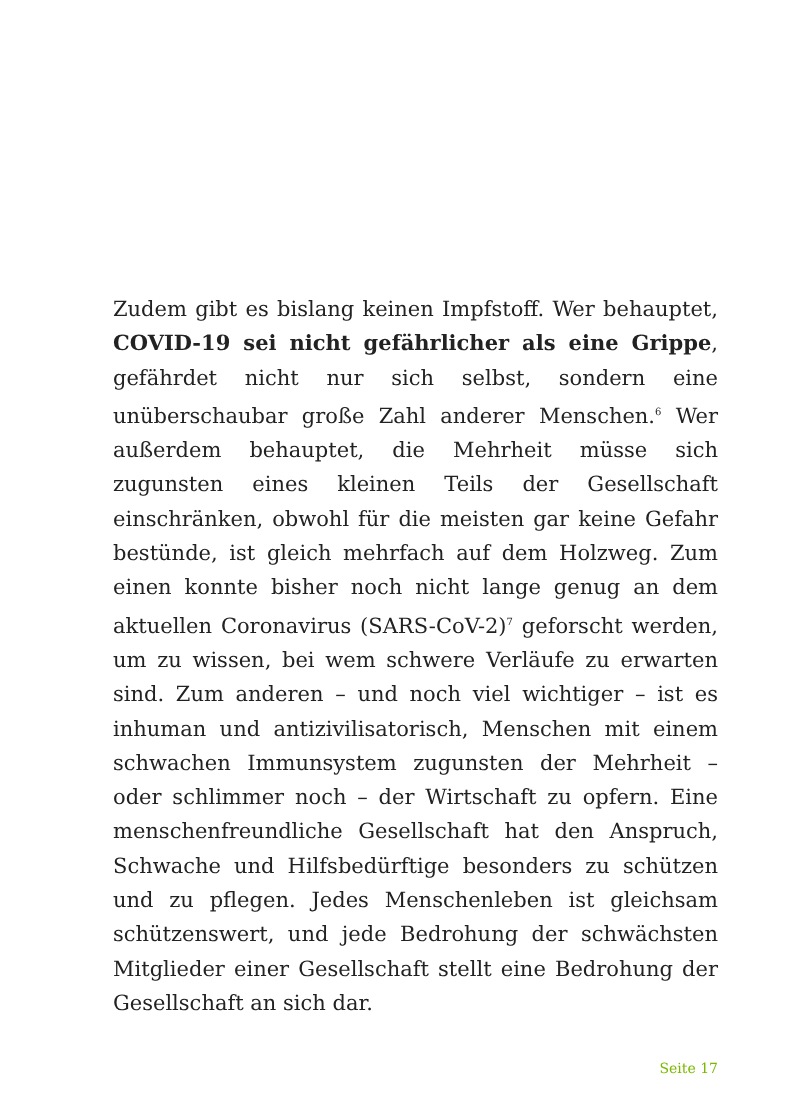Zudem gibt es bislang keinen Impfstoff. Wer behauptet, COVID-19 sei nicht gefährlicher als eine Grippe, gefährdet nicht nur sich selbst, sondern eine unüberschaubar große Zahl anderer Menschen.<sup>6</sup> Wer außerdem behauptet, die Mehrheit müsse sich zugunsten eines kleinen Teils der Gesellschaft einschränken, obwohl für die meisten gar keine Gefahr bestünde, ist gleich mehrfach auf dem Holzweg. Zum einen konnte bisher noch nicht lange genug an dem aktuellen Coronavirus (SARS-CoV-2)<sup>7</sup> geforscht werden, um zu wissen, bei wem schwere Verläufe zu erwarten sind. Zum anderen – und noch viel wichtiger – ist es inhuman und antizivilisatorisch, Menschen mit einem schwachen Immunsystem zugunsten der Mehrheit – oder schlimmer noch – der Wirtschaft zu opfern. Eine menschenfreundliche Gesellschaft hat den Anspruch, Schwache und Hilfsbedürftige besonders zu schützen und zu pflegen. Jedes Menschenleben ist gleichsam schützenswert, und jede Bedrohung der schwächsten Mitglieder einer Gesellschaft stellt eine Bedrohung der Gesellschaft an sich dar.
Seite 17